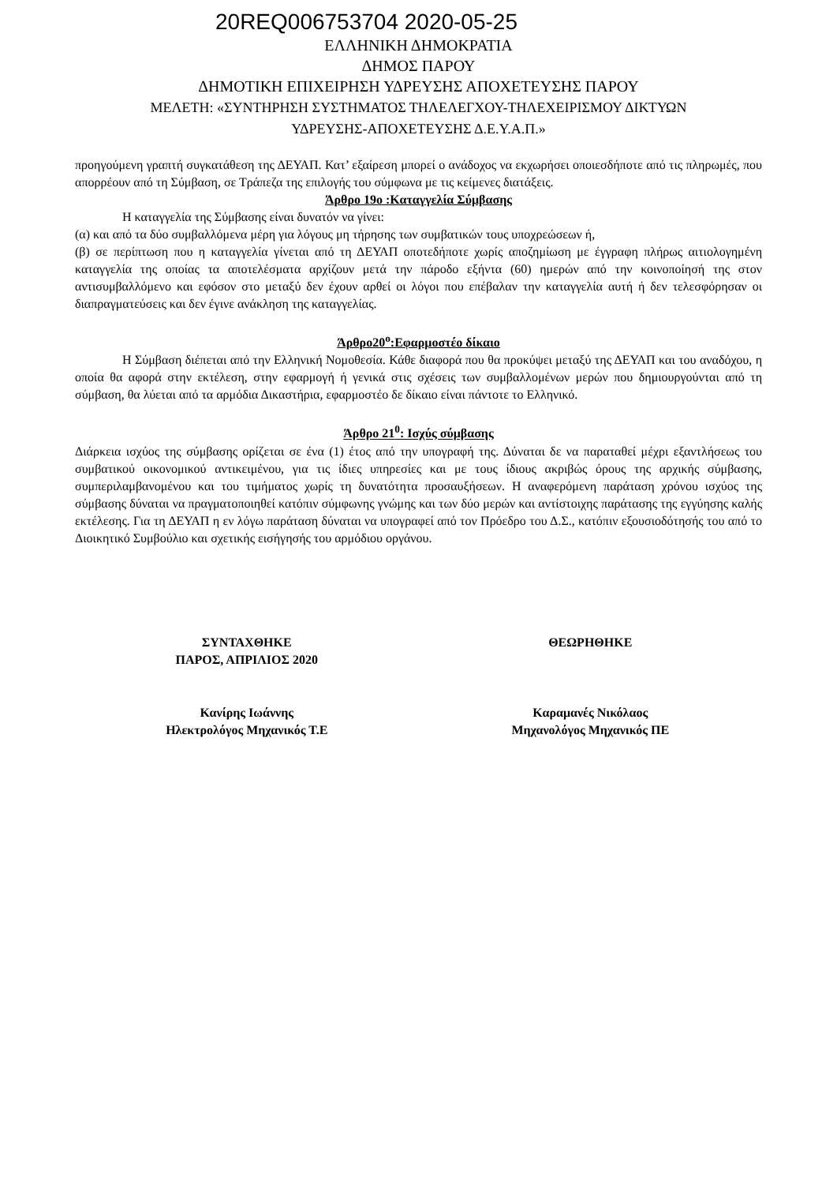20REQ006753704 2020-05-25
ΕΛΛΗΝΙΚΗ ΔΗΜΟΚΡΑΤΙΑ
ΔΗΜΟΣ ΠΑΡΟΥ
ΔΗΜΟΤΙΚΗ ΕΠΙΧΕΙΡΗΣΗ ΥΔΡΕΥΣΗΣ ΑΠΟΧΕΤΕΥΣΗΣ ΠΑΡΟΥ
ΜΕΛΕΤΗ: «ΣΥΝΤΗΡΗΣΗ ΣΥΣΤΗΜΑΤΟΣ ΤΗΛΕΛΕΓΧΟΥ-ΤΗΛΕΧΕΙΡΙΣΜΟΥ ΔΙΚΤΥΩΝ
ΥΔΡΕΥΣΗΣ-ΑΠΟΧΕΤΕΥΣΗΣ Δ.Ε.Υ.Α.Π.»
προηγούμενη γραπτή συγκατάθεση της ΔΕΥΑΠ. Κατ’ εξαίρεση μπορεί ο ανάδοχος να εκχωρήσει οποιεσδήποτε από τις πληρωμές, που απορρέουν από τη Σύμβαση, σε Τράπεζα της επιλογής του σύμφωνα με τις κείμενες διατάξεις.
Άρθρο 19ο :Καταγγελία Σύμβασης
Η καταγγελία της Σύμβασης είναι δυνατόν να γίνει:
(α) και από τα δύο συμβαλλόμενα μέρη για λόγους μη τήρησης των συμβατικών τους υποχρεώσεων ή,
(β) σε περίπτωση που η καταγγελία γίνεται από τη ΔΕΥΑΠ οποτεδήποτε χωρίς αποζημίωση με έγγραφη πλήρως αιτιολογημένη καταγγελία της οποίας τα αποτελέσματα αρχίζουν μετά την πάροδο εξήντα (60) ημερών από την κοινοποίησή της στον αντισυμβαλλόμενο και εφόσον στο μεταξύ δεν έχουν αρθεί οι λόγοι που επέβαλαν την καταγγελία αυτή ή δεν τελεσφόρησαν οι διαπραγματεύσεις και δεν έγινε ανάκληση της καταγγελίας.
Άρθρο20<sup>ο</sup>:Εφαρμοστέο δίκαιο
Η Σύμβαση διέπεται από την Ελληνική Νομοθεσία. Κάθε διαφορά που θα προκύψει μεταξύ της ΔΕΥΑΠ και του αναδόχου, η οποία θα αφορά στην εκτέλεση, στην εφαρμογή ή γενικά στις σχέσεις των συμβαλλομένων μερών που δημιουργούνται από τη σύμβαση, θα λύεται από τα αρμόδια Δικαστήρια, εφαρμοστέο δε δίκαιο είναι πάντοτε το Ελληνικό.
Άρθρο 21<sup>0</sup>: Ισχύς σύμβασης
Διάρκεια ισχύος της σύμβασης ορίζεται σε ένα (1) έτος από την υπογραφή της. Δύναται δε να παραταθεί μέχρι εξαντλήσεως του συμβατικού οικονομικού αντικειμένου, για τις ίδιες υπηρεσίες και με τους ίδιους ακριβώς όρους της αρχικής σύμβασης, συμπεριλαμβανομένου και του τιμήματος χωρίς τη δυνατότητα προσαυξήσεων. Η αναφερόμενη παράταση χρόνου ισχύος της σύμβασης δύναται να πραγματοποιηθεί κατόπιν σύμφωνης γνώμης και των δύο μερών και αντίστοιχης παράτασης της εγγύησης καλής εκτέλεσης. Για τη ΔΕΥΑΠ η εν λόγω παράταση δύναται να υπογραφεί από τον Πρόεδρο του Δ.Σ., κατόπιν εξουσιοδότησής του από το Διοικητικό Συμβούλιο και σχετικής εισήγησής του αρμόδιου οργάνου.
ΣΥΝΤΑΧΘΗΚΕ
ΠΑΡΟΣ, ΑΠΡΙΛΙΟΣ 2020
ΘΕΩΡΗΘΗΚΕ
Κανίρης Ιωάννης
Ηλεκτρολόγος Μηχανικός Τ.Ε
Καραμανές Νικόλαος
Μηχανολόγος Μηχανικός ΠΕ